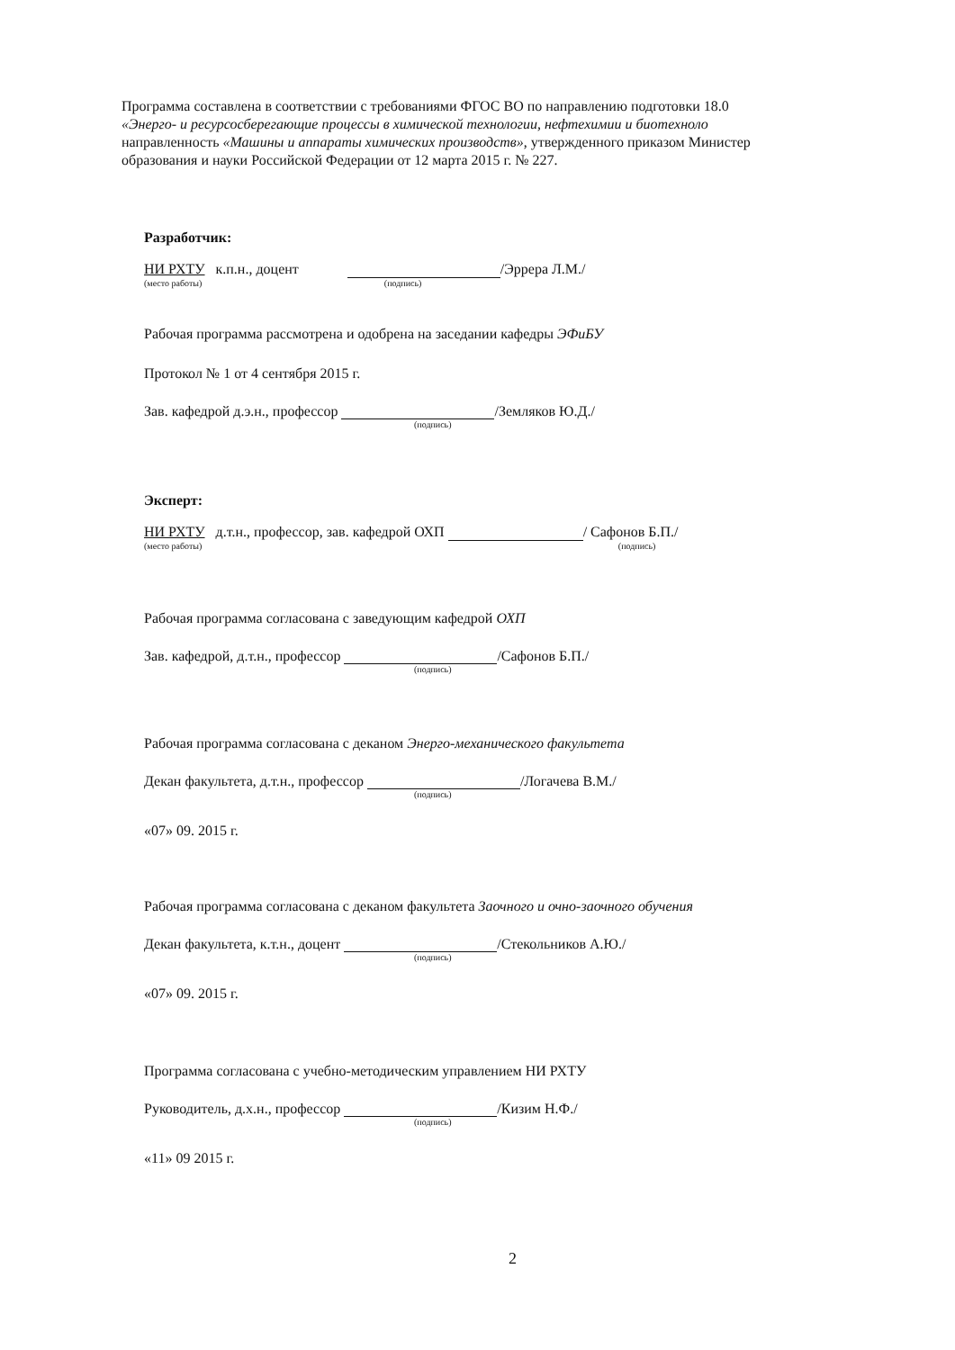Программа составлена в соответствии с требованиями ФГОС ВО по направлению подготовки 18.0
«Энерго- и ресурсосберегающие процессы в химической технологии, нефтехимии и биотехноло
направленность «Машины и аппараты химических производств», утвержденного приказом Министер
образования и науки Российской Федерации от 12 марта 2015 г. № 227.
Разработчик:
НИ РХТУ к.п.н., доцент /Эррера Л.М./
(место работы) (подпись)
Рабочая программа рассмотрена и одобрена на заседании кафедры ЭФиБУ
Протокол № 1 от 4 сентября 2015 г.
Зав. кафедрой д.э.н., профессор /Земляков Ю.Д./
(подпись)
Эксперт:
НИ РХТУ д.т.н., профессор, зав. кафедрой ОХП / Сафонов Б.П./
(место работы) (подпись)
Рабочая программа согласована с заведующим кафедрой ОХП
Зав. кафедрой, д.т.н., профессор /Сафонов Б.П./
(подпись)
Рабочая программа согласована с деканом Энерго-механического факультета
Декан факультета, д.т.н., профессор /Логачева В.М./
(подпись)
«07» 09. 2015 г.
Рабочая программа согласована с деканом факультета Заочного и очно-заочного обучения
Декан факультета, к.т.н., доцент /Стекольников А.Ю./
(подпись)
«07» 09. 2015 г.
Программа согласована с учебно-методическим управлением НИ РХТУ
Руководитель, д.х.н., профессор /Кизим Н.Ф./
(подпись)
«11» 09 2015 г.
2